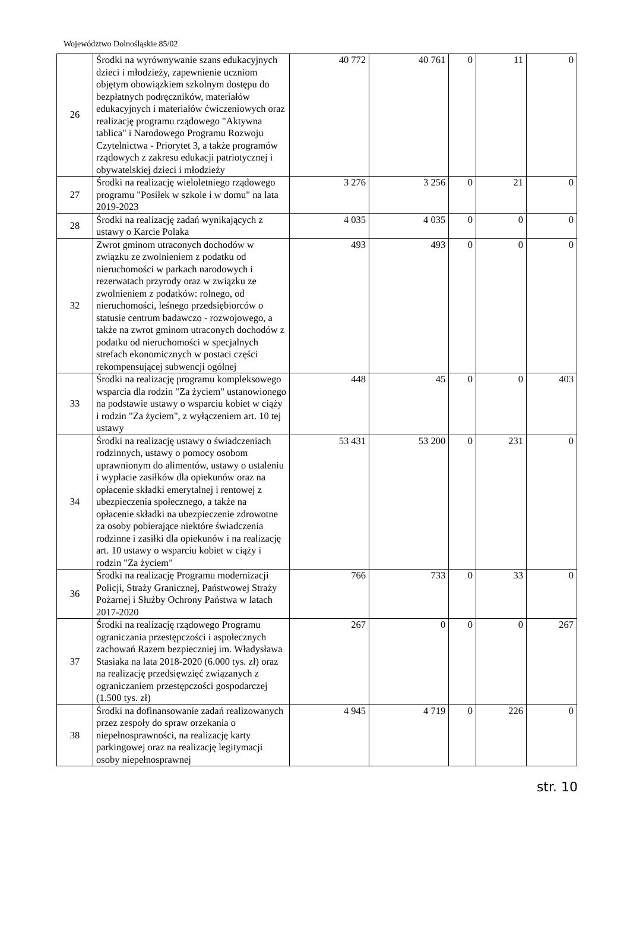Województwo Dolnośląskie 85/02
| 26 | Środki na wyrównywanie szans edukacyjnych dzieci i młodzieży, zapewnienie uczniom objętym obowiązkiem szkolnym dostępu do bezpłatnych podręczników, materiałów edukacyjnych i materiałów ćwiczeniowych oraz realizację programu rządowego "Aktywna tablica" i Narodowego Programu Rozwoju Czytelnictwa - Priorytet 3, a także programów rządowych z zakresu edukacji patriotycznej i obywatelskiej dzieci i młodzieży | 40 772 | 40 761 | 0 | 11 | 0 |
| 27 | Środki na realizację wieloletniego rządowego programu "Posiłek w szkole i w domu" na lata 2019-2023 | 3 276 | 3 256 | 0 | 21 | 0 |
| 28 | Środki na realizację zadań wynikających z ustawy o Karcie Polaka | 4 035 | 4 035 | 0 | 0 | 0 |
| 32 | Zwrot gminom utraconych dochodów w związku ze zwolnieniem z podatku od nieruchomości w parkach narodowych i rezerwatach przyrody oraz w związku ze zwolnieniem z podatków: rolnego, od nieruchomości, leśnego przedsiębiorców o statusie centrum badawczo - rozwojowego, a także na zwrot gminom utraconych dochodów z podatku od nieruchomości w specjalnych strefach ekonomicznych w postaci części rekompensującej subwencji ogólnej | 493 | 493 | 0 | 0 | 0 |
| 33 | Środki na realizację programu kompleksowego wsparcia dla rodzin "Za życiem" ustanowionego na podstawie ustawy o wsparciu kobiet w ciąży i rodzin "Za życiem", z wyłączeniem art. 10 tej ustawy | 448 | 45 | 0 | 0 | 403 |
| 34 | Środki na realizację ustawy o świadczeniach rodzinnych, ustawy o pomocy osobom uprawnionym do alimentów, ustawy o ustaleniu i wypłacie zasiłków dla opiekunów oraz na opłacenie składki emerytalnej i rentowej z ubezpieczenia społecznego, a także na opłacenie składki na ubezpieczenie zdrowotne za osoby pobierające niektóre świadczenia rodzinne i zasiłki dla opiekunów i na realizację art. 10 ustawy o wsparciu kobiet w ciąży i rodzin "Za życiem" | 53 431 | 53 200 | 0 | 231 | 0 |
| 36 | Środki na realizację Programu modernizacji Policji, Straży Granicznej, Państwowej Straży Pożarnej i Służby Ochrony Państwa w latach 2017-2020 | 766 | 733 | 0 | 33 | 0 |
| 37 | Środki na realizację rządowego Programu ograniczania przestępczości i aspołecznych zachowań Razem bezpieczniej im. Władysława Stasiaka na lata 2018-2020 (6.000 tys. zł) oraz na realizację przedsięwzięć związanych z ograniczaniem przestępczości gospodarczej (1.500 tys. zł) | 267 | 0 | 0 | 0 | 267 |
| 38 | Środki na dofinansowanie zadań realizowanych przez zespoły do spraw orzekania o niepełnosprawności, na realizację karty parkingowej oraz na realizację legitymacji osoby niepełnosprawnej | 4 945 | 4 719 | 0 | 226 | 0 |
str. 10